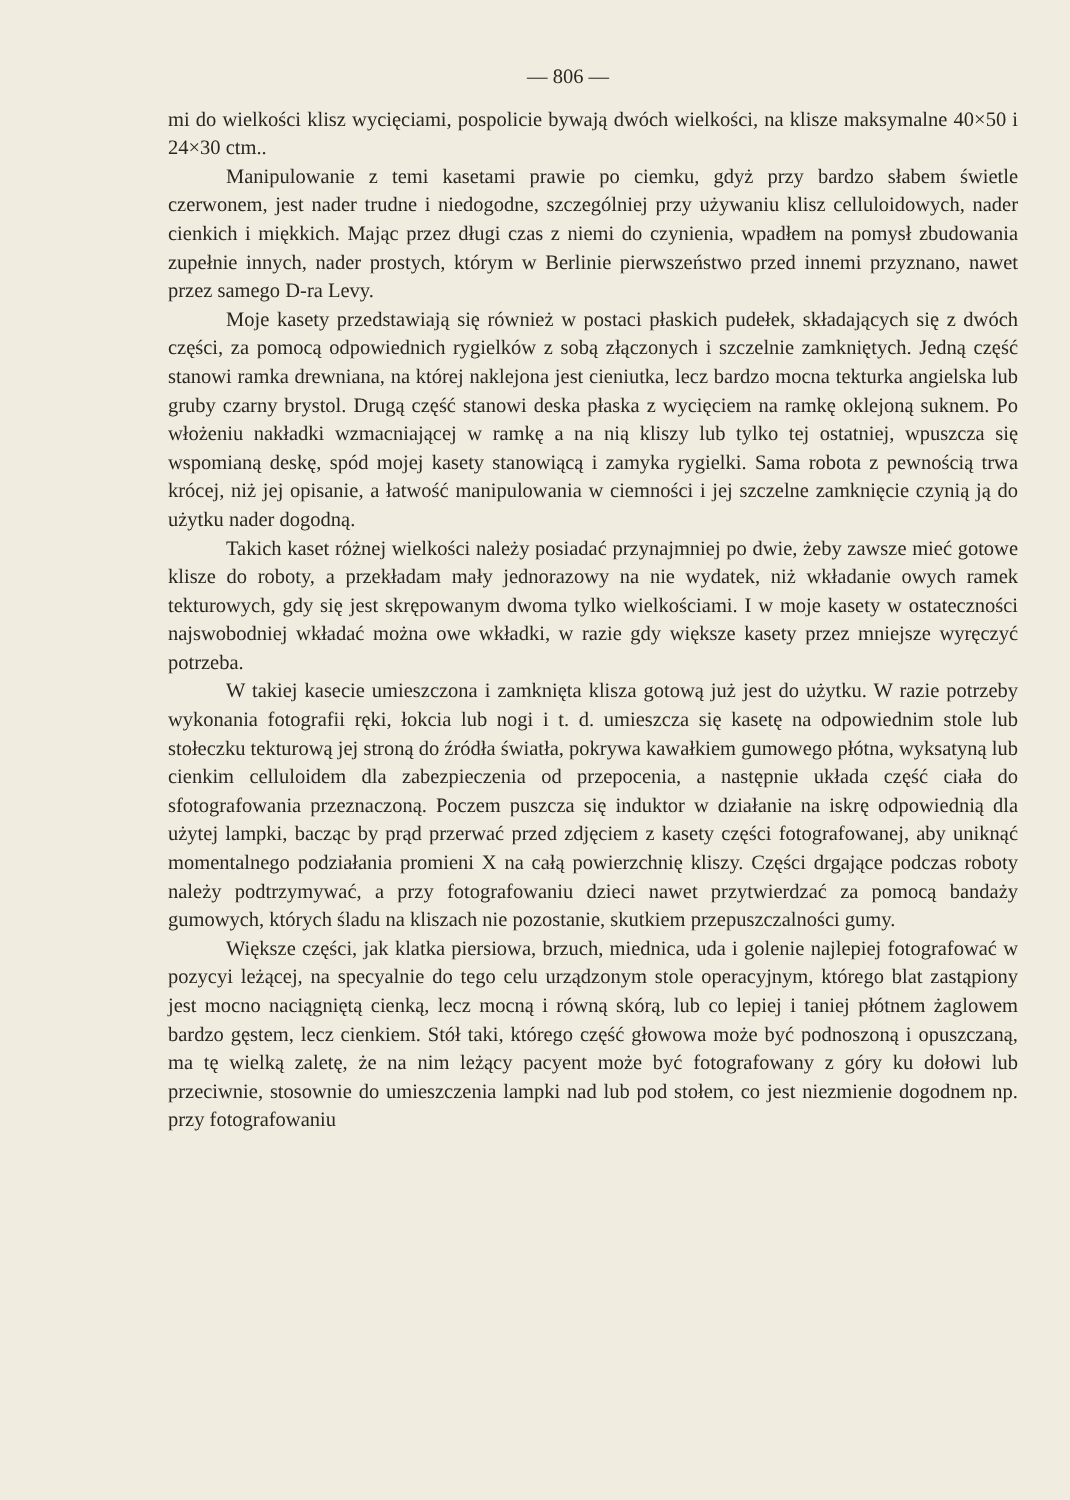— 806 —
mi do wielkości klisz wycięciami, pospolicie bywają dwóch wielkości, na klisze maksymalne 40×50 i 24×30 ctm..
Manipulowanie z temi kasetami prawie po ciemku, gdyż przy bardzo słabem świetle czerwonem, jest nader trudne i niedogodne, szczególniej przy używaniu klisz celluloidowych, nader cienkich i miękkich. Mając przez długi czas z niemi do czynienia, wpadłem na pomysł zbudowania zupełnie innych, nader prostych, którym w Berlinie pierwszeństwo przed innemi przyznano, nawet przez samego D-ra Levy.
Moje kasety przedstawiają się również w postaci płaskich pudełek, składających się z dwóch części, za pomocą odpowiednich rygielków z sobą złączonych i szczelnie zamkniętych. Jedną część stanowi ramka drewniana, na której naklejona jest cieniutka, lecz bardzo mocna tekturka angielska lub gruby czarny brystol. Drugą część stanowi deska płaska z wycięciem na ramkę oklejoną suknem. Po włożeniu nakładki wzmacniającej w ramkę a na nią kliszy lub tylko tej ostatniej, wpuszcza się wspomianą deskę, spód mojej kasety stanowiącą i zamyka rygielki. Sama robota z pewnością trwa krócej, niż jej opisanie, a łatwość manipulowania w ciemności i jej szczelne zamknięcie czynią ją do użytku nader dogodną.
Takich kaset różnej wielkości należy posiadać przynajmniej po dwie, żeby zawsze mieć gotowe klisze do roboty, a przekładam mały jednorazowy na nie wydatek, niż wkładanie owych ramek tekturowych, gdy się jest skrępowanym dwoma tylko wielkościami. I w moje kasety w ostateczności najswobodniej wkładać można owe wkładki, w razie gdy większe kasety przez mniejsze wyręczyć potrzeba.
W takiej kasecie umieszczona i zamknięta klisza gotową już jest do użytku. W razie potrzeby wykonania fotografii ręki, łokcia lub nogi i t. d. umieszcza się kasetę na odpowiednim stole lub stołeczku tekturową jej stroną do źródła światła, pokrywa kawałkiem gumowego płótna, wyksatyną lub cienkim celluloidem dla zabezpieczenia od przepocenia, a następnie układa część ciała do sfotografowania przeznaczoną. Poczem puszcza się induktor w działanie na iskrę odpowiednią dla użytej lampki, bacząc by prąd przerwać przed zdjęciem z kasety części fotografowanej, aby uniknąć momentalnego podziałania promieni X na całą powierzchnię kliszy. Części drgające podczas roboty należy podtrzymywać, a przy fotografowaniu dzieci nawet przytwierdzać za pomocą bandaży gumowych, których śladu na kliszach nie pozostanie, skutkiem przepuszczalności gumy.
Większe części, jak klatka piersiowa, brzuch, miednica, uda i golenie najlepiej fotografować w pozycyi leżącej, na specyalnie do tego celu urządzonym stole operacyjnym, którego blat zastąpiony jest mocno naciągniętą cienką, lecz mocną i równą skórą, lub co lepiej i taniej płótnem żaglowem bardzo gęstem, lecz cienkiem. Stół taki, którego część głowowa może być podnoszoną i opuszczaną, ma tę wielką zaletę, że na nim leżący pacyent może być fotografowany z góry ku dołowi lub przeciwnie, stosownie do umieszczenia lampki nad lub pod stołem, co jest niezmienie dogodnem np. przy fotografowaniu